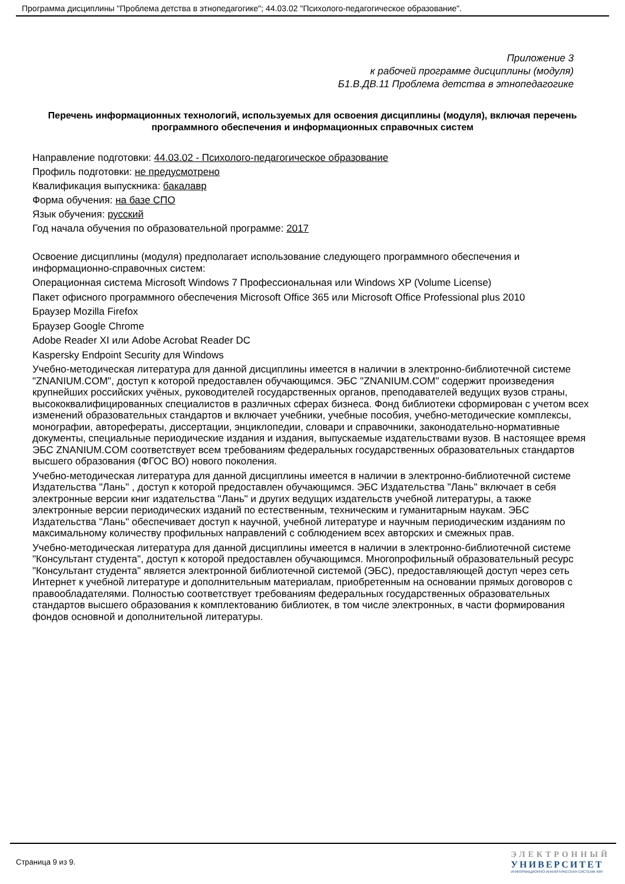Программа дисциплины "Проблема детства в этнопедагогике"; 44.03.02 "Психолого-педагогическое образование".
Приложение 3
к рабочей программе дисциплины (модуля)
Б1.В.ДВ.11 Проблема детства в этнопедагогике
Перечень информационных технологий, используемых для освоения дисциплины (модуля), включая перечень программного обеспечения и информационных справочных систем
Направление подготовки: 44.03.02 - Психолого-педагогическое образование
Профиль подготовки: не предусмотрено
Квалификация выпускника: бакалавр
Форма обучения: на базе СПО
Язык обучения: русский
Год начала обучения по образовательной программе: 2017
Освоение дисциплины (модуля) предполагает использование следующего программного обеспечения и информационно-справочных систем:
Операционная система Microsoft Windows 7 Профессиональная или Windows XP (Volume License)
Пакет офисного программного обеспечения Microsoft Office 365 или Microsoft Office Professional plus 2010
Браузер Mozilla Firefox
Браузер Google Chrome
Adobe Reader XI или Adobe Acrobat Reader DC
Kaspersky Endpoint Security для Windows
Учебно-методическая литература для данной дисциплины имеется в наличии в электронно-библиотечной системе "ZNANIUM.COM", доступ к которой предоставлен обучающимся. ЭБС "ZNANIUM.COM" содержит произведения крупнейших российских учёных, руководителей государственных органов, преподавателей ведущих вузов страны, высококвалифицированных специалистов в различных сферах бизнеса. Фонд библиотеки сформирован с учетом всех изменений образовательных стандартов и включает учебники, учебные пособия, учебно-методические комплексы, монографии, авторефераты, диссертации, энциклопедии, словари и справочники, законодательно-нормативные документы, специальные периодические издания и издания, выпускаемые издательствами вузов. В настоящее время ЭБС ZNANIUM.COM соответствует всем требованиям федеральных государственных образовательных стандартов высшего образования (ФГОС ВО) нового поколения.
Учебно-методическая литература для данной дисциплины имеется в наличии в электронно-библиотечной системе Издательства "Лань" , доступ к которой предоставлен обучающимся. ЭБС Издательства "Лань" включает в себя электронные версии книг издательства "Лань" и других ведущих издательств учебной литературы, а также электронные версии периодических изданий по естественным, техническим и гуманитарным наукам. ЭБС Издательства "Лань" обеспечивает доступ к научной, учебной литературе и научным периодическим изданиям по максимальному количеству профильных направлений с соблюдением всех авторских и смежных прав.
Учебно-методическая литература для данной дисциплины имеется в наличии в электронно-библиотечной системе "Консультант студента", доступ к которой предоставлен обучающимся. Многопрофильный образовательный ресурс "Консультант студента" является электронной библиотечной системой (ЭБС), предоставляющей доступ через сеть Интернет к учебной литературе и дополнительным материалам, приобретенным на основании прямых договоров с правообладателями. Полностью соответствует требованиям федеральных государственных образовательных стандартов высшего образования к комплектованию библиотек, в том числе электронных, в части формирования фондов основной и дополнительной литературы.
Страница 9 из 9.
ЭЛЕКТРОННЫЙ
УНИВЕРСИТЕТ
ИНФОРМАЦИОННО-АНАЛИТИЧЕСКАЯ СИСТЕМА КФУ